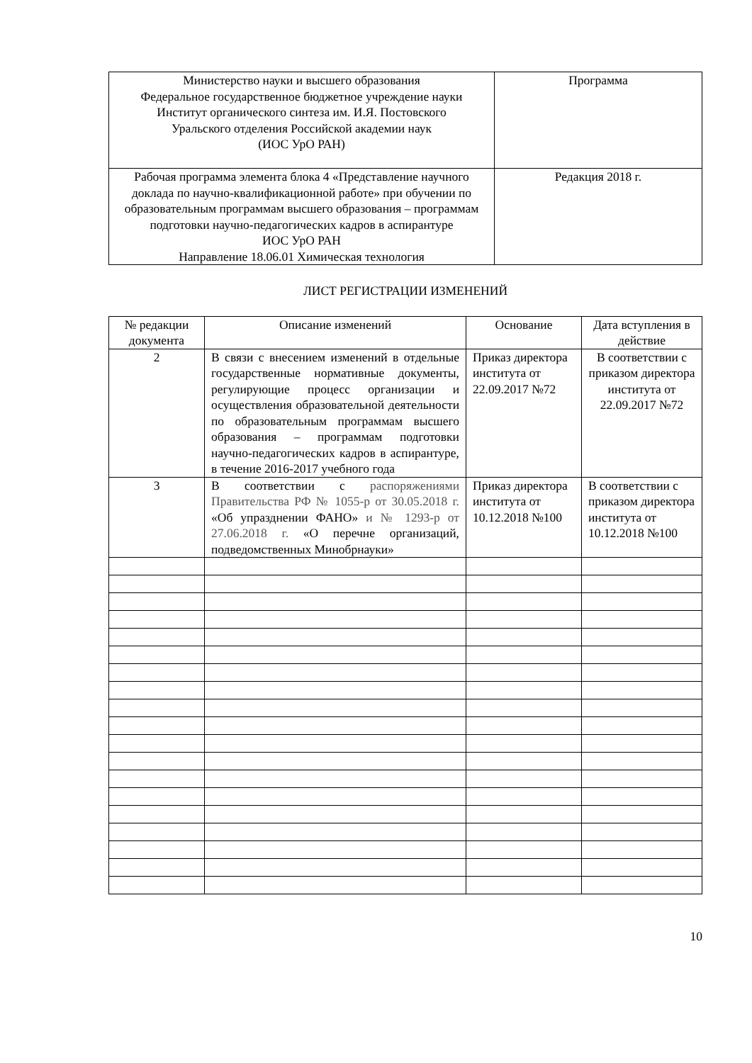| Министерство науки и высшего образования Федеральное государственное бюджетное учреждение науки Институт органического синтеза им. И.Я. Постовского Уральского отделения Российской академии наук (ИОС УрО РАН) | Программа |
| Рабочая программа элемента блока 4 «Представление научного доклада по научно-квалификационной работе» при обучении по образовательным программам высшего образования – программам подготовки научно-педагогических кадров в аспирантуре ИОС УрО РАН Направление 18.06.01 Химическая технология | Редакция 2018 г. |
ЛИСТ РЕГИСТРАЦИИ ИЗМЕНЕНИЙ
| № редакции документа | Описание изменений | Основание | Дата вступления в действие |
| --- | --- | --- | --- |
| 2 | В связи с внесением изменений в отдельные государственные нормативные документы, регулирующие процесс организации и осуществления образовательной деятельности по образовательным программам высшего образования – программам подготовки научно-педагогических кадров в аспирантуре, в течение 2016-2017 учебного года | Приказ директора института от 22.09.2017 №72 | В соответствии с приказом директора института от 22.09.2017 №72 |
| 3 | В соответствии с распоряжениями Правительства РФ № 1055-р от 30.05.2018 г. «Об упразднении ФАНО» и № 1293-р от 27.06.2018 г. «О перечне организаций, подведомственных Минобрнауки» | Приказ директора института от 10.12.2018 №100 | В соответствии с приказом директора института от 10.12.2018 №100 |
10